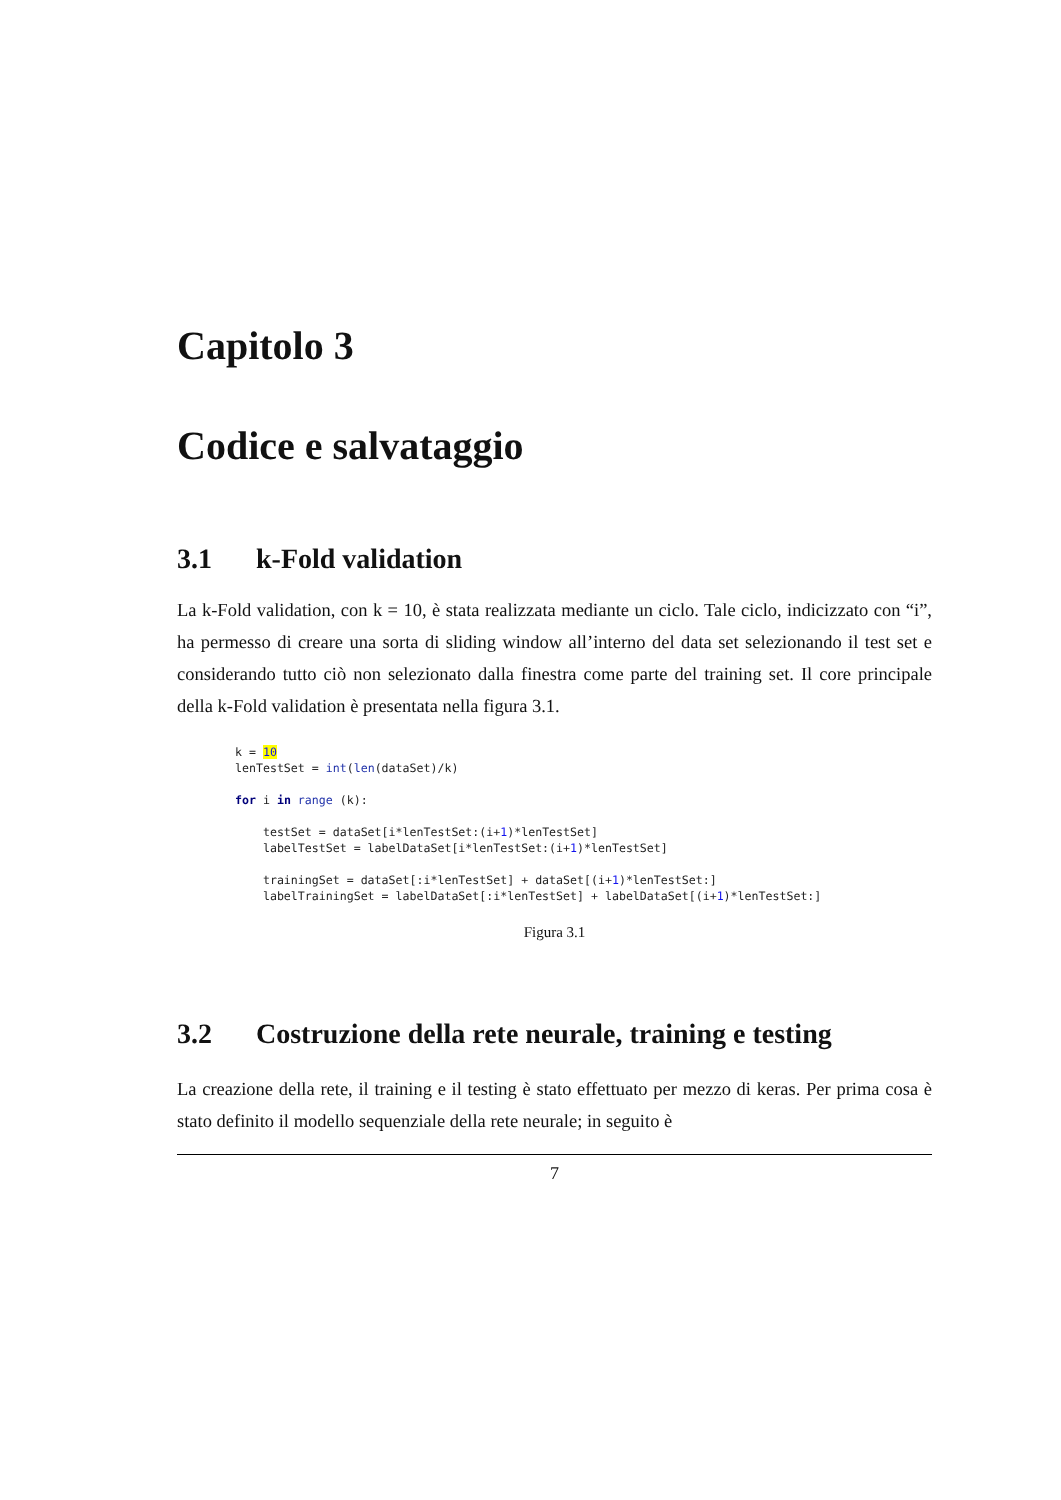Capitolo 3
Codice e salvataggio
3.1 k-Fold validation
La k-Fold validation, con k = 10, è stata realizzata mediante un ciclo. Tale ciclo, indicizzato con “i”, ha permesso di creare una sorta di sliding window all’interno del data set selezionando il test set e considerando tutto ciò non selezionato dalla finestra come parte del training set. Il core principale della k-Fold validation è presentata nella figura 3.1.
k = 10
lenTestSet = int(len(dataSet)/k)

for i in range (k):

    testSet = dataSet[i*lenTestSet:(i+1)*lenTestSet]
    labelTestSet = labelDataSet[i*lenTestSet:(i+1)*lenTestSet]

    trainingSet = dataSet[:i*lenTestSet] + dataSet[(i+1)*lenTestSet:]
    labelTrainingSet = labelDataSet[:i*lenTestSet] + labelDataSet[(i+1)*lenTestSet:]
Figura 3.1
3.2 Costruzione della rete neurale, training e testing
La creazione della rete, il training e il testing è stato effettuato per mezzo di keras. Per prima cosa è stato definito il modello sequenziale della rete neurale; in seguito è
7